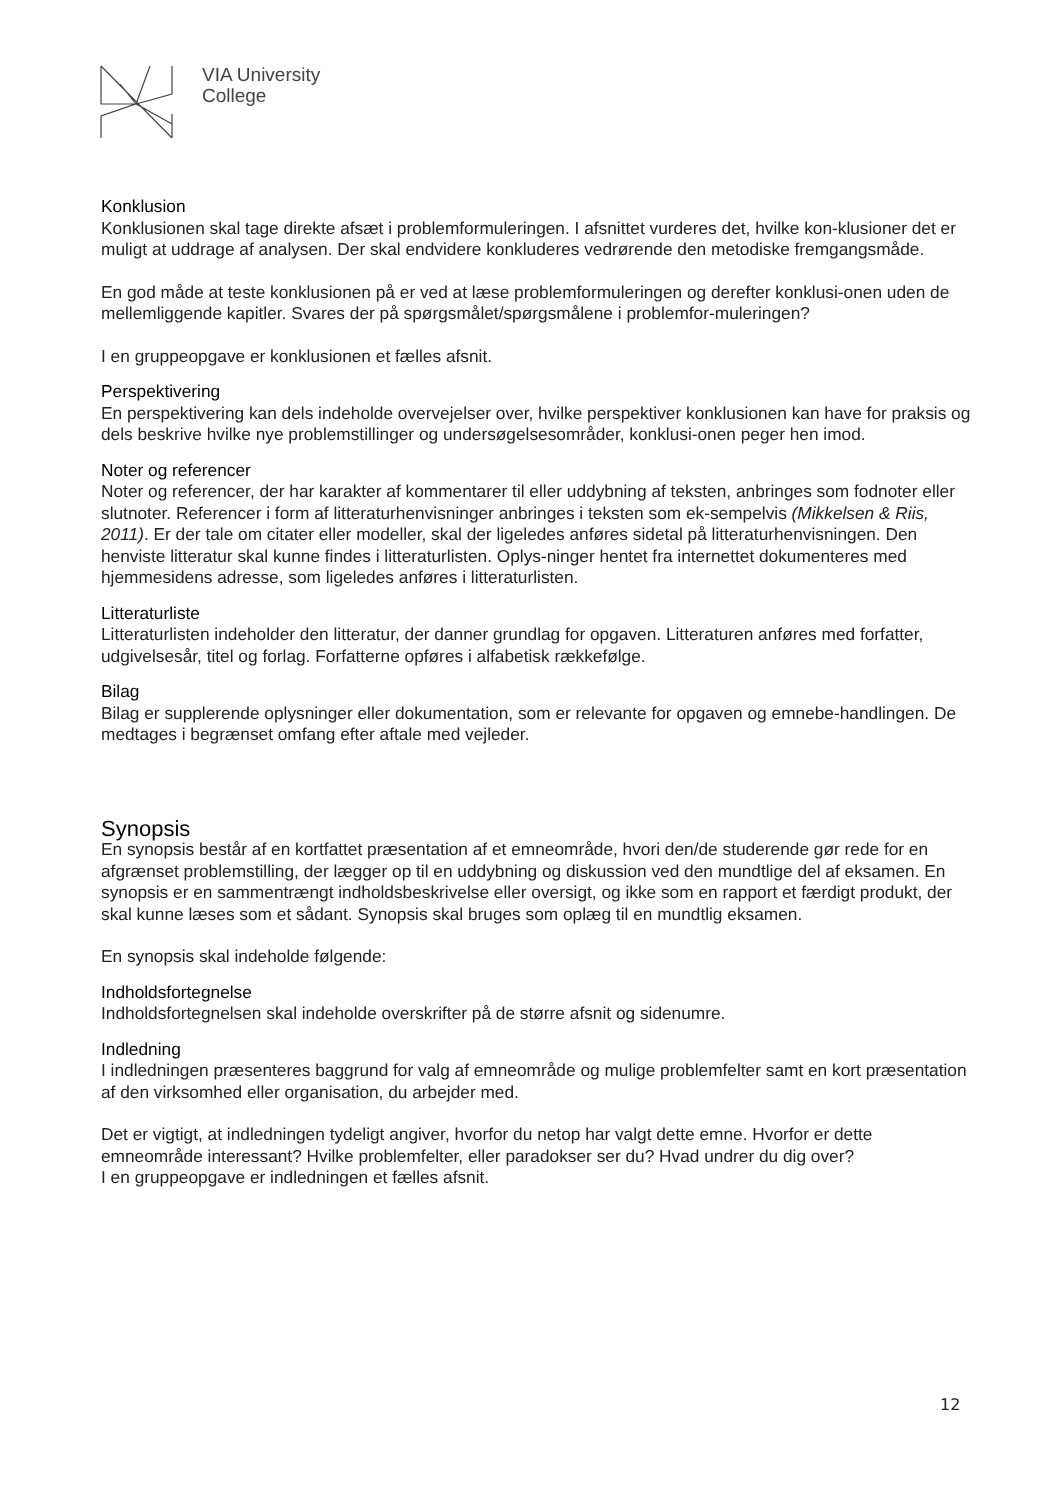VIA University
College
Konklusion
Konklusionen skal tage direkte afsæt i problemformuleringen. I afsnittet vurderes det, hvilke kon-klusioner det er muligt at uddrage af analysen. Der skal endvidere konkluderes vedrørende den metodiske fremgangsmåde.
En god måde at teste konklusionen på er ved at læse problemformuleringen og derefter konklusi-onen uden de mellemliggende kapitler. Svares der på spørgsmålet/spørgsmålene i problemfor-muleringen?
I en gruppeopgave er konklusionen et fælles afsnit.
Perspektivering
En perspektivering kan dels indeholde overvejelser over, hvilke perspektiver konklusionen kan have for praksis og dels beskrive hvilke nye problemstillinger og undersøgelsesområder, konklusi-onen peger hen imod.
Noter og referencer
Noter og referencer, der har karakter af kommentarer til eller uddybning af teksten, anbringes som fodnoter eller slutnoter. Referencer i form af litteraturhenvisninger anbringes i teksten som ek-sempelvis (Mikkelsen & Riis, 2011). Er der tale om citater eller modeller, skal der ligeledes anføres sidetal på litteraturhenvisningen. Den henviste litteratur skal kunne findes i litteraturlisten. Oplys-ninger hentet fra internettet dokumenteres med hjemmesidens adresse, som ligeledes anføres i litteraturlisten.
Litteraturliste
Litteraturlisten indeholder den litteratur, der danner grundlag for opgaven. Litteraturen anføres med forfatter, udgivelsesår, titel og forlag. Forfatterne opføres i alfabetisk rækkefølge.
Bilag
Bilag er supplerende oplysninger eller dokumentation, som er relevante for opgaven og emnebe-handlingen. De medtages i begrænset omfang efter aftale med vejleder.
Synopsis
En synopsis består af en kortfattet præsentation af et emneområde, hvori den/de studerende gør rede for en afgrænset problemstilling, der lægger op til en uddybning og diskussion ved den mundtlige del af eksamen. En synopsis er en sammentrængt indholdsbeskrivelse eller oversigt, og ikke som en rapport et færdigt produkt, der skal kunne læses som et sådant. Synopsis skal bruges som oplæg til en mundtlig eksamen.
En synopsis skal indeholde følgende:
Indholdsfortegnelse
Indholdsfortegnelsen skal indeholde overskrifter på de større afsnit og sidenumre.
Indledning
I indledningen præsenteres baggrund for valg af emneområde og mulige problemfelter samt en kort præsentation af den virksomhed eller organisation, du arbejder med.
Det er vigtigt, at indledningen tydeligt angiver, hvorfor du netop har valgt dette emne. Hvorfor er dette emneområde interessant? Hvilke problemfelter, eller paradokser ser du? Hvad undrer du dig over?
I en gruppeopgave er indledningen et fælles afsnit.
12